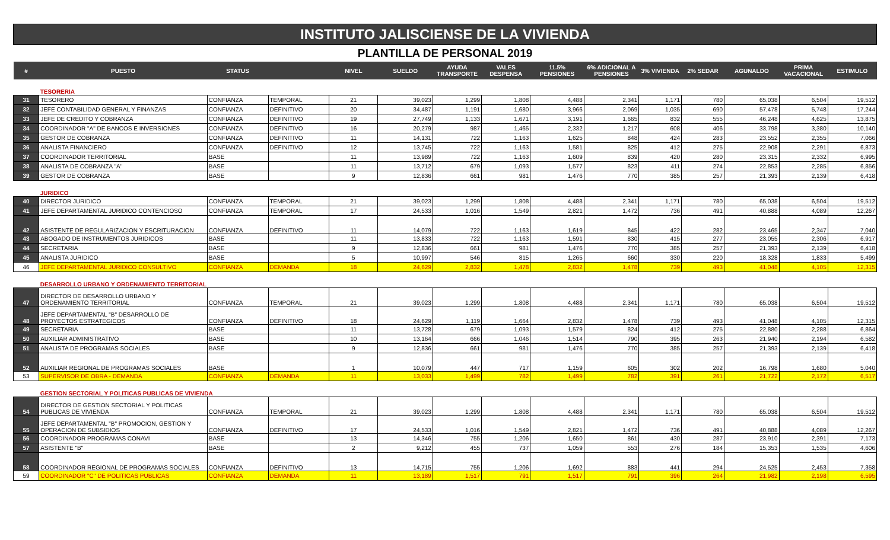INSTITUTO JALISCIENSE DE LA VIVIENDA
PLANTILLA DE PERSONAL 2019
| # | PUESTO | STATUS | | NIVEL | SUELDO | AYUDA TRANSPORTE | VALES DESPENSA | 11.5% PENSIONES | 6% ADICIONAL A PENSIONES | 3% VIVIENDA | 2% SEDAR | AGUNALDO | PRIMA VACACIONAL | ESTIMULO |
| --- | --- | --- | --- | --- | --- | --- | --- | --- | --- | --- | --- | --- | --- | --- |
| | TESORERIA | | | | | | | | | | | | | |
| 31 | TESORERO | CONFIANZA | TEMPORAL | 21 | 39,023 | 1,299 | 1,808 | 4,488 | 2,341 | 1,171 | 780 | 65,038 | 6,504 | 19,512 |
| 32 | JEFE CONTABILIDAD GENERAL Y FINANZAS | CONFIANZA | DEFINITIVO | 20 | 34,487 | 1,191 | 1,680 | 3,966 | 2,069 | 1,035 | 690 | 57,478 | 5,748 | 17,244 |
| 33 | JEFE DE CREDITO Y COBRANZA | CONFIANZA | DEFINITIVO | 19 | 27,749 | 1,133 | 1,671 | 3,191 | 1,665 | 832 | 555 | 46,248 | 4,625 | 13,875 |
| 34 | COORDINADOR "A" DE BANCOS E INVERSIONES | CONFIANZA | DEFINITIVO | 16 | 20,279 | 987 | 1,465 | 2,332 | 1,217 | 608 | 406 | 33,798 | 3,380 | 10,140 |
| 35 | GESTOR DE COBRANZA | CONFIANZA | DEFINITIVO | 11 | 14,131 | 722 | 1,163 | 1,625 | 848 | 424 | 283 | 23,552 | 2,355 | 7,066 |
| 36 | ANALISTA FINANCIERO | CONFIANZA | DEFINITIVO | 12 | 13,745 | 722 | 1,163 | 1,581 | 825 | 412 | 275 | 22,908 | 2,291 | 6,873 |
| 37 | COORDINADOR TERRITORIAL | BASE | | 11 | 13,989 | 722 | 1,163 | 1,609 | 839 | 420 | 280 | 23,315 | 2,332 | 6,995 |
| 38 | ANALISTA DE COBRANZA "A" | BASE | | 11 | 13,712 | 679 | 1,093 | 1,577 | 823 | 411 | 274 | 22,853 | 2,285 | 6,856 |
| 39 | GESTOR DE COBRANZA | BASE | | 9 | 12,836 | 661 | 981 | 1,476 | 770 | 385 | 257 | 21,393 | 2,139 | 6,418 |
| | JURIDICO | | | | | | | | | | | | | |
| 40 | DIRECTOR JURIDICO | CONFIANZA | TEMPORAL | 21 | 39,023 | 1,299 | 1,808 | 4,488 | 2,341 | 1,171 | 780 | 65,038 | 6,504 | 19,512 |
| 41 | JEFE DEPARTAMENTAL JURIDICO CONTENCIOSO | CONFIANZA | TEMPORAL | 17 | 24,533 | 1,016 | 1,549 | 2,821 | 1,472 | 736 | 491 | 40,888 | 4,089 | 12,267 |
| 42 | ASISTENTE DE REGULARIZACION Y ESCRITURACION | CONFIANZA | DEFINITIVO | 11 | 14,079 | 722 | 1,163 | 1,619 | 845 | 422 | 282 | 23,465 | 2,347 | 7,040 |
| 43 | ABOGADO DE INSTRUMENTOS JURIDICOS | BASE | | 11 | 13,833 | 722 | 1,163 | 1,591 | 830 | 415 | 277 | 23,055 | 2,306 | 6,917 |
| 44 | SECRETARIA | BASE | | 9 | 12,836 | 661 | 981 | 1,476 | 770 | 385 | 257 | 21,393 | 2,139 | 6,418 |
| 45 | ANALISTA JURIDICO | BASE | | 5 | 10,997 | 546 | 815 | 1,265 | 660 | 330 | 220 | 18,328 | 1,833 | 5,499 |
| 46 | JEFE DEPARTAMENTAL JURIDICO CONSULTIVO | CONFIANZA | DEMANDA | 18 | 24,629 | 2,832 | 1,478 | 2,832 | 1,478 | 739 | 493 | 41,048 | 4,105 | 12,315 |
| | DESARROLLO URBANO Y ORDENAMIENTO TERRITORIAL | | | | | | | | | | | | | |
| 47 | DIRECTOR DE DESARROLLO URBANO Y ORDENAMIENTO TERRITORIAL | CONFIANZA | TEMPORAL | 21 | 39,023 | 1,299 | 1,808 | 4,488 | 2,341 | 1,171 | 780 | 65,038 | 6,504 | 19,512 |
| 48 | JEFE DEPARTAMENTAL "B" DESARROLLO DE PROYECTOS ESTRATEGICOS | CONFIANZA | DEFINITIVO | 18 | 24,629 | 1,119 | 1,664 | 2,832 | 1,478 | 739 | 493 | 41,048 | 4,105 | 12,315 |
| 49 | SECRETARIA | BASE | | 11 | 13,728 | 679 | 1,093 | 1,579 | 824 | 412 | 275 | 22,880 | 2,288 | 6,864 |
| 50 | AUXILIAR ADMINISTRATIVO | BASE | | 10 | 13,164 | 666 | 1,046 | 1,514 | 790 | 395 | 263 | 21,940 | 2,194 | 6,582 |
| 51 | ANALISTA DE PROGRAMAS SOCIALES | BASE | | 9 | 12,836 | 661 | 981 | 1,476 | 770 | 385 | 257 | 21,393 | 2,139 | 6,418 |
| 52 | AUXILIAR REGIONAL DE PROGRAMAS SOCIALES | BASE | | 1 | 10,079 | 447 | 717 | 1,159 | 605 | 302 | 202 | 16,798 | 1,680 | 5,040 |
| 53 | SUPERVISOR DE OBRA - DEMANDA | CONFIANZA | DEMANDA | 11 | 13,033 | 1,499 | 782 | 1,499 | 782 | 391 | 261 | 21,722 | 2,172 | 6,517 |
| | GESTION SECTORIAL Y POLITICAS PUBLICAS DE VIVIENDA | | | | | | | | | | | | | |
| 54 | DIRECTOR DE GESTION SECTORIAL Y POLITICAS PUBLICAS DE VIVIENDA | CONFIANZA | TEMPORAL | 21 | 39,023 | 1,299 | 1,808 | 4,488 | 2,341 | 1,171 | 780 | 65,038 | 6,504 | 19,512 |
| 55 | JEFE DEPARTAMENTAL "B" PROMOCION, GESTION Y OPERACION DE SUBSIDIOS | CONFIANZA | DEFINITIVO | 17 | 24,533 | 1,016 | 1,549 | 2,821 | 1,472 | 736 | 491 | 40,888 | 4,089 | 12,267 |
| 56 | COORDINADOR PROGRAMAS CONAVI | BASE | | 13 | 14,346 | 755 | 1,206 | 1,650 | 861 | 430 | 287 | 23,910 | 2,391 | 7,173 |
| 57 | ASISTENTE "B" | BASE | | 2 | 9,212 | 455 | 737 | 1,059 | 553 | 276 | 184 | 15,353 | 1,535 | 4,606 |
| 58 | COORDINADOR REGIONAL DE PROGRAMAS SOCIALES | CONFIANZA | DEFINITIVO | 13 | 14,715 | 755 | 1,206 | 1,692 | 883 | 441 | 294 | 24,525 | 2,453 | 7,358 |
| 59 | COORDINADOR "C" DE POLITICAS PUBLICAS | CONFIANZA | DEMANDA | 11 | 13,189 | 1,517 | 791 | 1,517 | 791 | 396 | 264 | 21,982 | 2,198 | 6,595 |